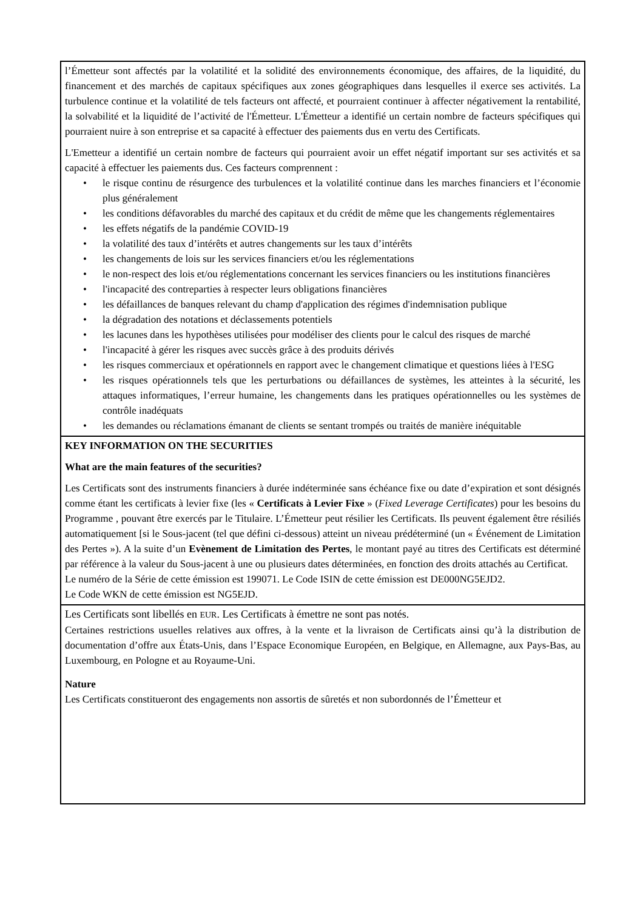| l’Émetteur sont affectés par la volatilité et la solidité des environnements économique, des affaires, de la liquidité, du financement et des marchés de capitaux spécifiques aux zones géographiques dans lesquelles il exerce ses activités. La turbulence continue et la volatilité de tels facteurs ont affecté, et pourraient continuer à affecter négativement la rentabilité, la solvabilité et la liquidité de l’activité de l'Émetteur. L'Émetteur a identifié un certain nombre de facteurs spécifiques qui pourraient nuire à son entreprise et sa capacité à effectuer des paiements dus en vertu des Certificats. L'Emetteur a identifié un certain nombre de facteurs qui pourraient avoir un effet négatif important sur ses activités et sa capacité à effectuer les paiements dus. Ces facteurs comprennent : • le risque continu de résurgence des turbulences et la volatilité continue dans les marches financiers et l’économie plus généralement • les conditions défavorables du marché des capitaux et du crédit de même que les changements réglementaires • les effets négatifs de la pandémie COVID-19 • la volatilité des taux d’intérêts et autres changements sur les taux d’intérêts • les changements de lois sur les services financiers et/ou les réglementations • le non-respect des lois et/ou réglementations concernant les services financiers ou les institutions financières • l'incapacité des contreparties à respecter leurs obligations financières • les défaillances de banques relevant du champ d'application des régimes d'indemnisation publique • la dégradation des notations et déclassements potentiels • les lacunes dans les hypothèses utilisées pour modéliser des clients pour le calcul des risques de marché • l'incapacité à gérer les risques avec succès grâce à des produits dérivés • les risques commerciaux et opérationnels en rapport avec le changement climatique et questions liées à l'ESG • les risques opérationnels tels que les perturbations ou défaillances de systèmes, les atteintes à la sécurité, les attaques informatiques, l’erreur humaine, les changements dans les pratiques opérationnelles ou les systèmes de contrôle inadéquats • les demandes ou réclamations émanant de clients se sentant trompés ou traités de manière inéquitable |
| KEY INFORMATION ON THE SECURITIES What are the main features of the securities? Les Certificats sont des instruments financiers à durée indéterminée sans échéance fixe ou date d’expiration et sont désignés comme étant les certificats à levier fixe (les « Certificats à Levier Fixe » ( Fixed Leverage Certificates ) pour les besoins du Programme , pouvant être exercés par le Titulaire. L’Émetteur peut résilier les Certificats. Ils peuvent également être résiliés automatiquement [si le Sous-jacent (tel que défini ci-dessous) atteint un niveau prédéterminé (un « Événement de Limitation des Pertes »). A la suite d’un Evènement de Limitation des Pertes , le montant payé au titres des Certificats est déterminé par référence à la valeur du Sous-jacent à une ou plusieurs dates déterminées, en fonction des droits attachés au Certificat. Le numéro de la Série de cette émission est 199071. Le Code ISIN de cette émission est DE000NG5EJD2. Le Code WKN de cette émission est NG5EJD. |
| Les Certificats sont libellés en EUR . Les Certificats à émettre ne sont pas notés. Certaines restrictions usuelles relatives aux offres, à la vente et la livraison de Certificats ainsi qu’à la distribution de documentation d’offre aux États-Unis, dans l’Espace Economique Européen, en Belgique, en Allemagne, aux Pays-Bas, au Luxembourg, en Pologne et au Royaume-Uni. Nature Les Certificats constitueront des engagements non assortis de sûretés et non subordonnés de l’Émetteur et |